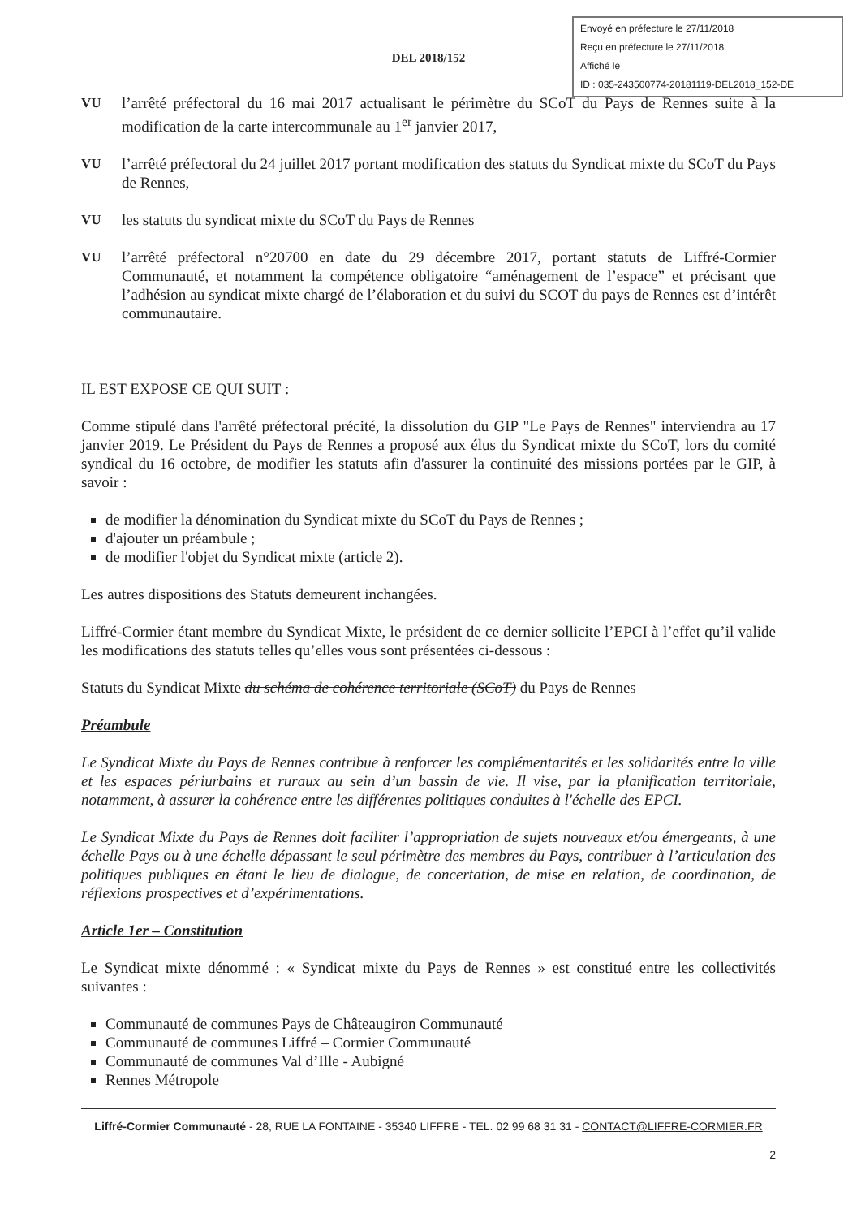Envoyé en préfecture le 27/11/2018
Reçu en préfecture le 27/11/2018
Affiché le
ID : 035-243500774-20181119-DEL2018_152-DE
DEL 2018/152
VU l’arrêté préfectoral du 16 mai 2017 actualisant le périmètre du SCoT du Pays de Rennes suite à la modification de la carte intercommunale au 1<sup>er</sup> janvier 2017,
VU l’arrêté préfectoral du 24 juillet 2017 portant modification des statuts du Syndicat mixte du SCoT du Pays de Rennes,
VU les statuts du syndicat mixte du SCoT du Pays de Rennes
VU l’arrêté préfectoral n°20700 en date du 29 décembre 2017, portant statuts de Liffré-Cormier Communauté, et notamment la compétence obligatoire “aménagement de l’espace” et précisant que l’adhésion au syndicat mixte chargé de l’élaboration et du suivi du SCOT du pays de Rennes est d’intérêt communautaire.
IL EST EXPOSE CE QUI SUIT :
Comme stipulé dans l'arrêté préfectoral précité, la dissolution du GIP "Le Pays de Rennes" interviendra au 17 janvier 2019. Le Président du Pays de Rennes a proposé aux élus du Syndicat mixte du SCoT, lors du comité syndical du 16 octobre, de modifier les statuts afin d'assurer la continuité des missions portées par le GIP, à savoir :
de modifier la dénomination du Syndicat mixte du SCoT du Pays de Rennes ;
d'ajouter un préambule ;
de modifier l'objet du Syndicat mixte (article 2).
Les autres dispositions des Statuts demeurent inchangées.
Liffré-Cormier étant membre du Syndicat Mixte, le président de ce dernier sollicite l’EPCI à l’effet qu’il valide les modifications des statuts telles qu’elles vous sont présentées ci-dessous :
Statuts du Syndicat Mixte du schéma de cohérence territoriale (SCoT) du Pays de Rennes
Préambule
Le Syndicat Mixte du Pays de Rennes contribue à renforcer les complémentarités et les solidarités entre la ville et les espaces périurbains et ruraux au sein d’un bassin de vie. Il vise, par la planification territoriale, notamment, à assurer la cohérence entre les différentes politiques conduites à l'échelle des EPCI.
Le Syndicat Mixte du Pays de Rennes doit faciliter l’appropriation de sujets nouveaux et/ou émergeants, à une échelle Pays ou à une échelle dépassant le seul périmètre des membres du Pays, contribuer à l’articulation des politiques publiques en étant le lieu de dialogue, de concertation, de mise en relation, de coordination, de réflexions prospectives et d’expérimentations.
Article 1er – Constitution
Le Syndicat mixte dénommé : « Syndicat mixte du Pays de Rennes » est constitué entre les collectivités suivantes :
Communauté de communes Pays de Châteaugiron Communauté
Communauté de communes Liffré – Cormier Communauté
Communauté de communes Val d’Ille - Aubigné
Rennes Métropole
Liffré-Cormier Communauté - 28, RUE LA FONTAINE - 35340 LIFFRE - TEL. 02 99 68 31 31 - CONTACT@LIFFRE-CORMIER.FR
2